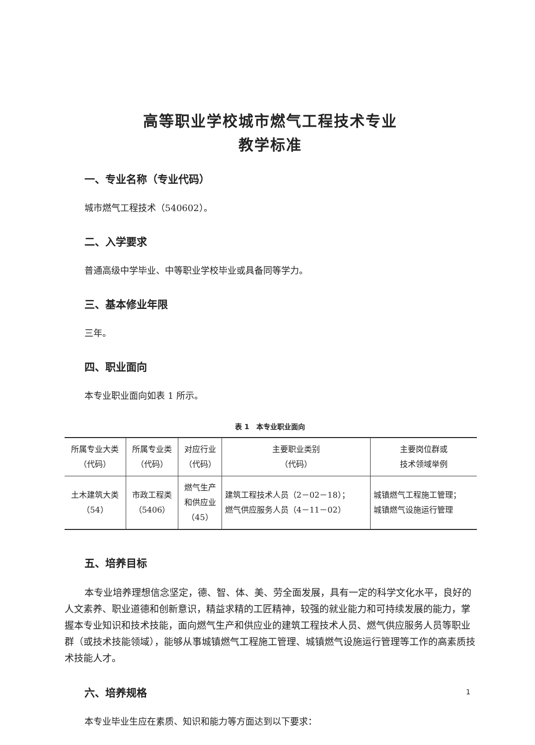高等职业学校城市燃气工程技术专业
教学标准
一、专业名称（专业代码）
城市燃气工程技术（540602）。
二、入学要求
普通高级中学毕业、中等职业学校毕业或具备同等学力。
三、基本修业年限
三年。
四、职业面向
本专业职业面向如表 1 所示。
表 1　本专业职业面向
| 所属专业大类 （代码） | 所属专业类 （代码） | 对应行业 （代码） | 主要职业类别 （代码） | 主要岗位群或 技术领域举例 |
| --- | --- | --- | --- | --- |
| 土木建筑大类 （54） | 市政工程类 （5406） | 燃气生产 和供应业 （45） | 建筑工程技术人员（2－02－18）； 燃气供应服务人员（4－11－02） | 城镇燃气工程施工管理； 城镇燃气设施运行管理 |
五、培养目标
本专业培养理想信念坚定，德、智、体、美、劳全面发展，具有一定的科学文化水平，良好的人文素养、职业道德和创新意识，精益求精的工匠精神，较强的就业能力和可持续发展的能力，掌握本专业知识和技术技能，面向燃气生产和供应业的建筑工程技术人员、燃气供应服务人员等职业群（或技术技能领域），能够从事城镇燃气工程施工管理、城镇燃气设施运行管理等工作的高素质技术技能人才。
六、培养规格
本专业毕业生应在素质、知识和能力等方面达到以下要求：
1